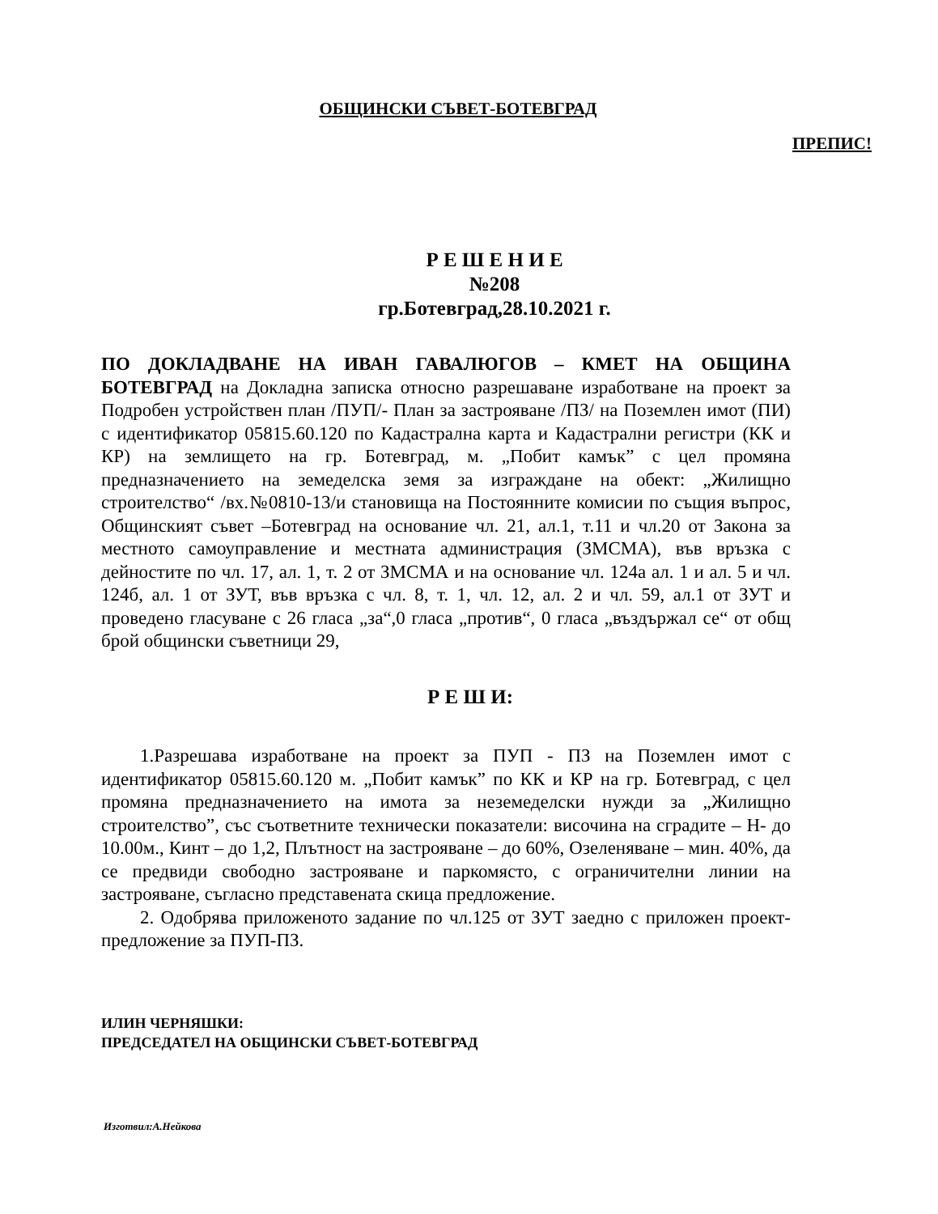ОБЩИНСКИ СЪВЕТ-БОТЕВГРАД
ПРЕПИС!
Р Е Ш Е Н И Е
№208
гр.Ботевград,28.10.2021 г.
ПО ДОКЛАДВАНЕ НА ИВАН ГАВАЛЮГОВ – КМЕТ НА ОБЩИНА БОТЕВГРАД на Докладна записка относно разрешаване изработване на проект за Подробен устройствен план /ПУП/- План за застрояване /ПЗ/ на Поземлен имот (ПИ) с идентификатор 05815.60.120 по Кадастрална карта и Кадастрални регистри (КК и КР) на землището на гр. Ботевград, м. „Побит камък” с цел промяна предназначението на земеделска земя за изграждане на обект: „Жилищно строителство“ /вх.№0810-13/и становища на Постоянните комисии по същия въпрос, Общинският съвет –Ботевград на основание чл. 21, ал.1, т.11 и чл.20 от Закона за местното самоуправление и местната администрация (ЗМСМА), във връзка с дейностите по чл. 17, ал. 1, т. 2 от ЗМСМА и на основание чл. 124а ал. 1 и ал. 5 и чл. 124б, ал. 1 от ЗУТ, във връзка с чл. 8, т. 1, чл. 12, ал. 2 и чл. 59, ал.1 от ЗУТ и проведено гласуване с 26 гласа „за“,0 гласа „против“, 0 гласа „въздържал се“ от общ брой общински съветници 29,
Р Е Ш И:
1.Разрешава изработване на проект за ПУП - ПЗ на Поземлен имот с идентификатор 05815.60.120 м. „Побит камък” по КК и КР на гр. Ботевград, с цел промяна предназначението на имота за неземеделски нужди за „Жилищно строителство”, със съответните технически показатели: височина на сградите – Н- до 10.00м., Кинт – до 1,2, Плътност на застрояване – до 60%, Озеленяване – мин. 40%, да се предвиди свободно застрояване и паркомясто, с ограничителни линии на застрояване, съгласно представената скица предложение.
2. Одобрява приложеното задание по чл.125 от ЗУТ заедно с приложен проект-предложение за ПУП-ПЗ.
ИЛИН ЧЕРНЯШКИ:
ПРЕДСЕДАТЕЛ НА ОБЩИНСКИ СЪВЕТ-БОТЕВГРАД
Изготвил:А.Нейкова